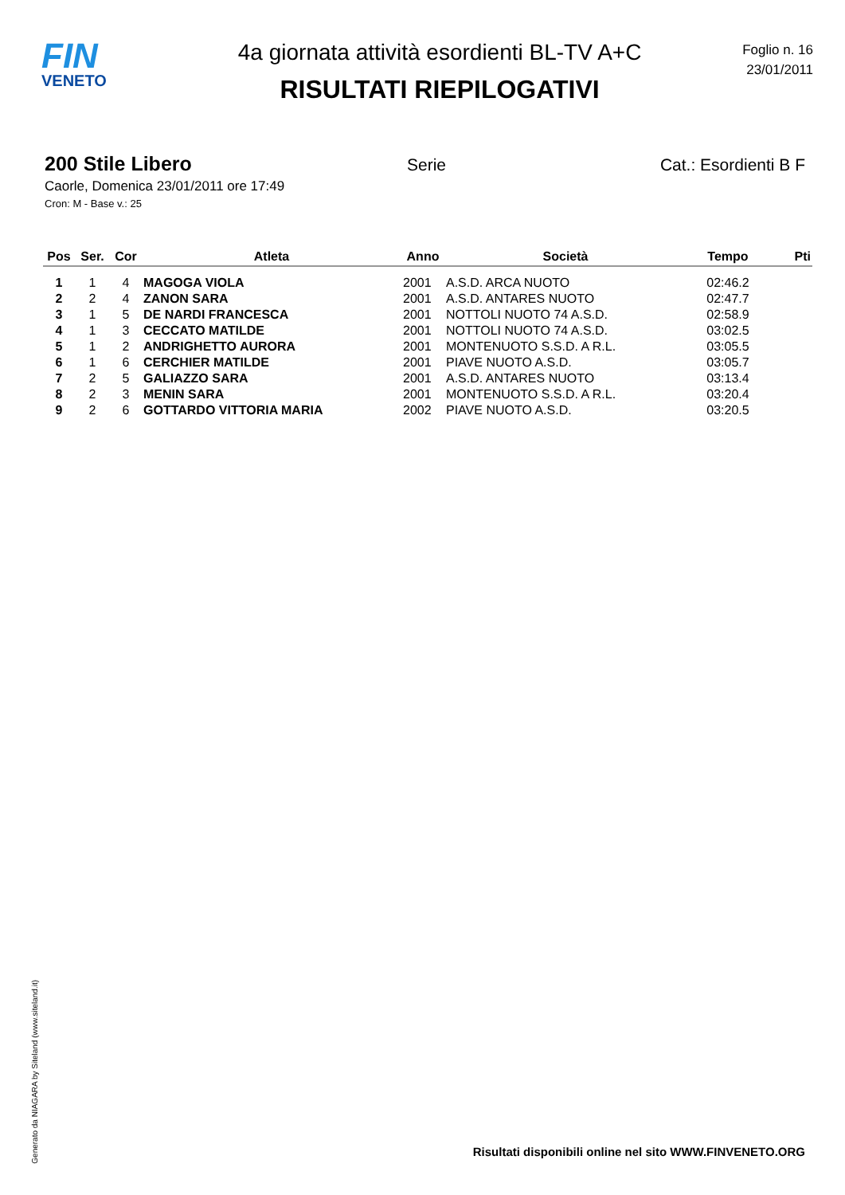FIN
VENETO
4a giornata attività esordienti BL-TV A+C
RISULTATI RIEPILOGATIVI
Foglio n. 16
23/01/2011
200 Stile Libero
Serie Cat.: Esordienti B F
Caorle, Domenica 23/01/2011 ore 17:49
Cron: M - Base v.: 25
| Pos | Ser. | Cor | Atleta | Anno | Società | Tempo | Pti |
| --- | --- | --- | --- | --- | --- | --- | --- |
| 1 | 1 | 4 | MAGOGA VIOLA | 2001 | A.S.D. ARCA NUOTO | 02:46.2 | |
| 2 | 2 | 4 | ZANON SARA | 2001 | A.S.D. ANTARES NUOTO | 02:47.7 | |
| 3 | 1 | 5 | DE NARDI FRANCESCA | 2001 | NOTTOLI NUOTO 74 A.S.D. | 02:58.9 | |
| 4 | 1 | 3 | CECCATO MATILDE | 2001 | NOTTOLI NUOTO 74 A.S.D. | 03:02.5 | |
| 5 | 1 | 2 | ANDRIGHETTO AURORA | 2001 | MONTENUOTO S.S.D. A R.L. | 03:05.5 | |
| 6 | 1 | 6 | CERCHIER MATILDE | 2001 | PIAVE NUOTO A.S.D. | 03:05.7 | |
| 7 | 2 | 5 | GALIAZZO SARA | 2001 | A.S.D. ANTARES NUOTO | 03:13.4 | |
| 8 | 2 | 3 | MENIN SARA | 2001 | MONTENUOTO S.S.D. A R.L. | 03:20.4 | |
| 9 | 2 | 6 | GOTTARDO VITTORIA MARIA | 2002 | PIAVE NUOTO A.S.D. | 03:20.5 | |
Generato da NIAGARA by Siteland (www.siteland.it)
Risultati disponibili online nel sito WWW.FINVENETO.ORG